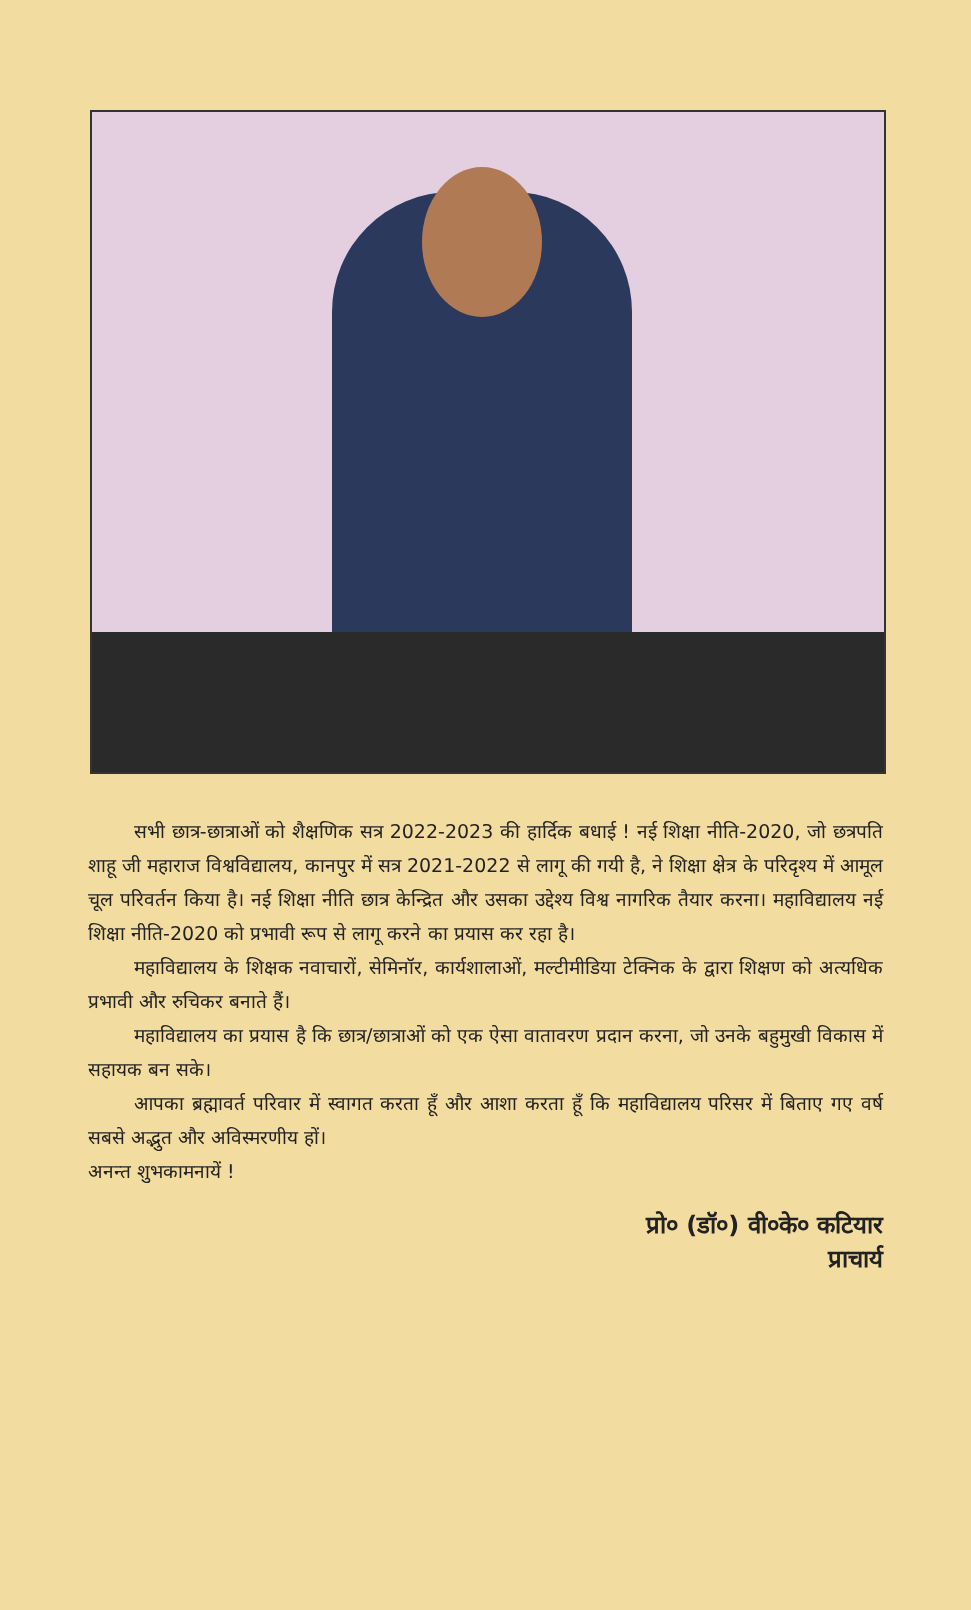सभी छात्र-छात्राओं को शैक्षणिक सत्र 2022-2023 की हार्दिक बधाई ! नई शिक्षा नीति-2020, जो छत्रपति शाहू जी महाराज विश्वविद्यालय, कानपुर में सत्र 2021-2022 से लागू की गयी है, ने शिक्षा क्षेत्र के परिदृश्य में आमूल चूल परिवर्तन किया है। नई शिक्षा नीति छात्र केन्द्रित और उसका उद्देश्य विश्व नागरिक तैयार करना। महाविद्यालय नई शिक्षा नीति-2020 को प्रभावी रूप से लागू करने का प्रयास कर रहा है।
महाविद्यालय के शिक्षक नवाचारों, सेमिनॉर, कार्यशालाओं, मल्टीमीडिया टेक्निक के द्वारा शिक्षण को अत्यधिक प्रभावी और रुचिकर बनाते हैं।
महाविद्यालय का प्रयास है कि छात्र/छात्राओं को एक ऐसा वातावरण प्रदान करना, जो उनके बहुमुखी विकास में सहायक बन सके।
आपका ब्रह्मावर्त परिवार में स्वागत करता हूँ और आशा करता हूँ कि महाविद्यालय परिसर में बिताए गए वर्ष सबसे अद्भुत और अविस्मरणीय हों।
अनन्त शुभकामनायें !
प्रो० (डॉ०) वी०के० कटियार
प्राचार्य